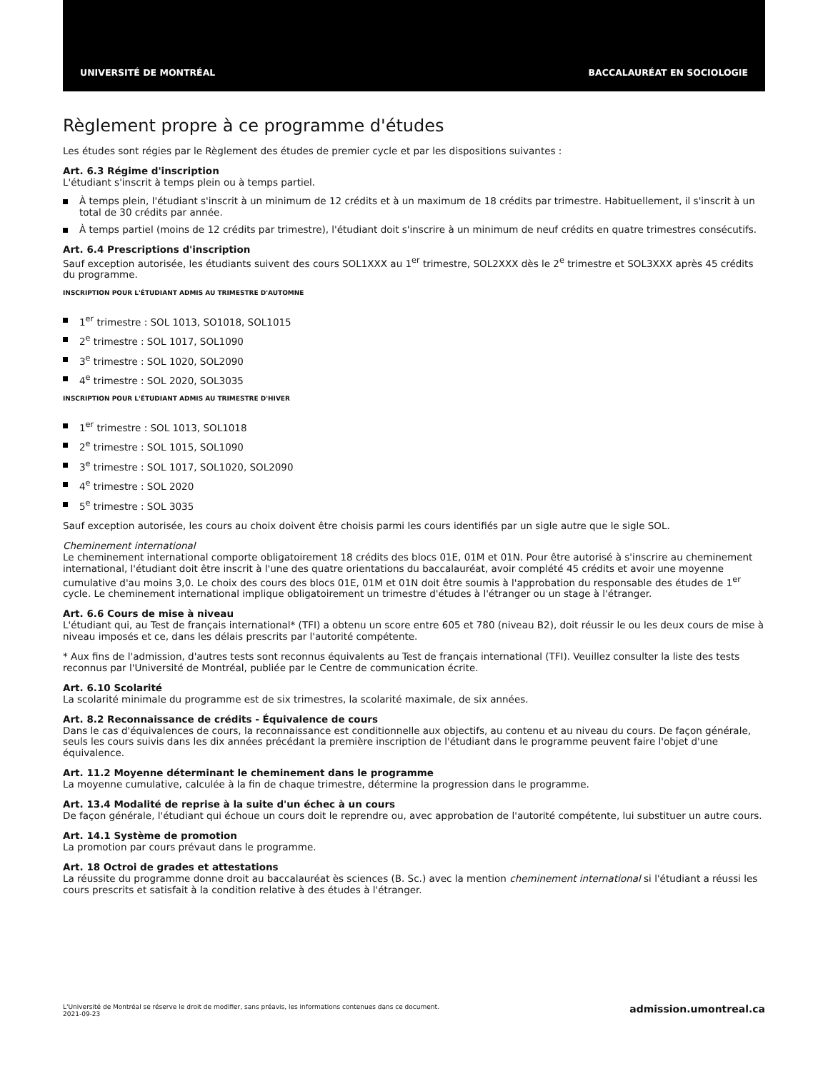UNIVERSITÉ DE MONTRÉAL BACCALAURÉAT EN SOCIOLOGIE
Règlement propre à ce programme d'études
Les études sont régies par le Règlement des études de premier cycle et par les dispositions suivantes :
Art. 6.3 Régime d'inscription
L'étudiant s'inscrit à temps plein ou à temps partiel.
À temps plein, l'étudiant s'inscrit à un minimum de 12 crédits et à un maximum de 18 crédits par trimestre. Habituellement, il s'inscrit à un total de 30 crédits par année.
À temps partiel (moins de 12 crédits par trimestre), l'étudiant doit s'inscrire à un minimum de neuf crédits en quatre trimestres consécutifs.
Art. 6.4 Prescriptions d'inscription
Sauf exception autorisée, les étudiants suivent des cours SOL1XXX au 1<sup>er</sup> trimestre, SOL2XXX dès le 2<sup>e</sup> trimestre et SOL3XXX après 45 crédits du programme.
INSCRIPTION POUR L'ÉTUDIANT ADMIS AU TRIMESTRE D'AUTOMNE
1<sup>er</sup> trimestre : SOL 1013, SO1018, SOL1015
2<sup>e</sup> trimestre : SOL 1017, SOL1090
3<sup>e</sup> trimestre : SOL 1020, SOL2090
4<sup>e</sup> trimestre : SOL 2020, SOL3035
INSCRIPTION POUR L'ÉTUDIANT ADMIS AU TRIMESTRE D'HIVER
1<sup>er</sup> trimestre : SOL 1013, SOL1018
2<sup>e</sup> trimestre : SOL 1015, SOL1090
3<sup>e</sup> trimestre : SOL 1017, SOL1020, SOL2090
4<sup>e</sup> trimestre : SOL 2020
5<sup>e</sup> trimestre : SOL 3035
Sauf exception autorisée, les cours au choix doivent être choisis parmi les cours identifiés par un sigle autre que le sigle SOL.
Cheminement international
Le cheminement international comporte obligatoirement 18 crédits des blocs 01E, 01M et 01N. Pour être autorisé à s'inscrire au cheminement international, l'étudiant doit être inscrit à l'une des quatre orientations du baccalauréat, avoir complété 45 crédits et avoir une moyenne cumulative d'au moins 3,0. Le choix des cours des blocs 01E, 01M et 01N doit être soumis à l'approbation du responsable des études de 1<sup>er</sup> cycle. Le cheminement international implique obligatoirement un trimestre d'études à l'étranger ou un stage à l'étranger.
Art. 6.6 Cours de mise à niveau
L'étudiant qui, au Test de français international* (TFI) a obtenu un score entre 605 et 780 (niveau B2), doit réussir le ou les deux cours de mise à niveau imposés et ce, dans les délais prescrits par l'autorité compétente.
* Aux fins de l'admission, d'autres tests sont reconnus équivalents au Test de français international (TFI). Veuillez consulter la liste des tests reconnus par l'Université de Montréal, publiée par le Centre de communication écrite.
Art. 6.10 Scolarité
La scolarité minimale du programme est de six trimestres, la scolarité maximale, de six années.
Art. 8.2 Reconnaissance de crédits - Équivalence de cours
Dans le cas d'équivalences de cours, la reconnaissance est conditionnelle aux objectifs, au contenu et au niveau du cours. De façon générale, seuls les cours suivis dans les dix années précédant la première inscription de l'étudiant dans le programme peuvent faire l'objet d'une équivalence.
Art. 11.2 Moyenne déterminant le cheminement dans le programme
La moyenne cumulative, calculée à la fin de chaque trimestre, détermine la progression dans le programme.
Art. 13.4 Modalité de reprise à la suite d'un échec à un cours
De façon générale, l'étudiant qui échoue un cours doit le reprendre ou, avec approbation de l'autorité compétente, lui substituer un autre cours.
Art. 14.1 Système de promotion
La promotion par cours prévaut dans le programme.
Art. 18 Octroi de grades et attestations
La réussite du programme donne droit au baccalauréat ès sciences (B. Sc.) avec la mention cheminement international si l'étudiant a réussi les cours prescrits et satisfait à la condition relative à des études à l'étranger.
L'Université de Montréal se réserve le droit de modifier, sans préavis, les informations contenues dans ce document.
2021-09-23
admission.umontreal.ca